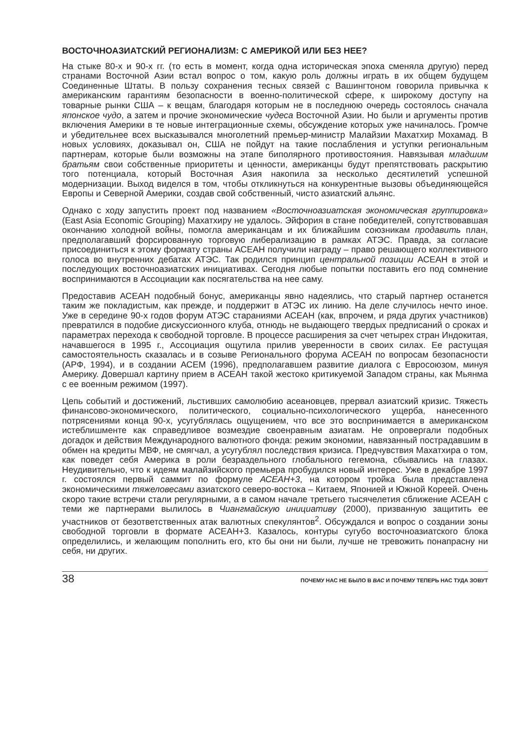ВОСТОЧНОАЗИАТСКИЙ РЕГИОНАЛИЗМ: С АМЕРИКОЙ ИЛИ БЕЗ НЕЕ?
На стыке 80-х и 90-х гг. (то есть в момент, когда одна историческая эпоха сменяла другую) перед странами Восточной Азии встал вопрос о том, какую роль должны играть в их общем будущем Соединенные Штаты. В пользу сохранения тесных связей с Вашингтоном говорила привычка к американским гарантиям безопасности в военно-политической сфере, к широкому доступу на товарные рынки США – к вещам, благодаря которым не в последнюю очередь состоялось сначала японское чудо, а затем и прочие экономические чудеса Восточной Азии. Но были и аргументы против включения Америки в те новые интеграционные схемы, обсуждение которых уже начиналось. Громче и убедительнее всех высказывался многолетний премьер-министр Малайзии Махатхир Мохамад. В новых условиях, доказывал он, США не пойдут на такие послабления и уступки региональным партнерам, которые были возможны на этапе биполярного противостояния. Навязывая младшим братьям свои собственные приоритеты и ценности, американцы будут препятствовать раскрытию того потенциала, который Восточная Азия накопила за несколько десятилетий успешной модернизации. Выход виделся в том, чтобы откликнуться на конкурентные вызовы объединяющейся Европы и Северной Америки, создав свой собственный, чисто азиатский альянс.
Однако с ходу запустить проект под названием «Восточноазиатская экономическая группировка» (East Asia Economic Grouping) Махатхиру не удалось. Эйфория в стане победителей, сопутствовавшая окончанию холодной войны, помогла американцам и их ближайшим союзникам продавить план, предполагавший форсированную торговую либерализацию в рамках АТЭС. Правда, за согласие присоединиться к этому формату страны АСЕАН получили награду – право решающего коллективного голоса во внутренних дебатах АТЭС. Так родился принцип центральной позиции АСЕАН в этой и последующих восточноазиатских инициативах. Сегодня любые попытки поставить его под сомнение воспринимаются в Ассоциации как посягательства на нее саму.
Предоставив АСЕАН подобный бонус, американцы явно надеялись, что старый партнер останется таким же покладистым, как прежде, и поддержит в АТЭС их линию. На деле случилось нечто иное. Уже в середине 90-х годов форум АТЭС стараниями АСЕАН (как, впрочем, и ряда других участников) превратился в подобие дискуссионного клуба, отнюдь не выдающего твердых предписаний о сроках и параметрах перехода к свободной торговле. В процессе расширения за счет четырех стран Индокитая, начавшегося в 1995 г., Ассоциация ощутила прилив уверенности в своих силах. Ее растущая самостоятельность сказалась и в созыве Регионального форума АСЕАН по вопросам безопасности (АРФ, 1994), и в создании АСЕМ (1996), предполагавшем развитие диалога с Евросоюзом, минуя Америку. Довершал картину прием в АСЕАН такой жестоко критикуемой Западом страны, как Мьянма с ее военным режимом (1997).
Цепь событий и достижений, льстивших самолюбию асеановцев, прервал азиатский кризис. Тяжесть финансово-экономического, политического, социально-психологического ущерба, нанесенного потрясениями конца 90-х, усугублялась ощущением, что все это воспринимается в американском истеблишменте как справедливое возмездие своенравным азиатам. Не опровергали подобных догадок и действия Международного валютного фонда: режим экономии, навязанный пострадавшим в обмен на кредиты МВФ, не смягчал, а усугублял последствия кризиса. Предчувствия Махатхира о том, как поведет себя Америка в роли безраздельного глобального гегемона, сбывались на глазах. Неудивительно, что к идеям малайзийского премьера пробудился новый интерес. Уже в декабре 1997 г. состоялся первый саммит по формуле АСЕАН+3, на котором тройка была представлена экономическими тяжеловесами азиатского северо-востока – Китаем, Японией и Южной Кореей. Очень скоро такие встречи стали регулярными, а в самом начале третьего тысячелетия сближение АСЕАН с теми же партнерами вылилось в Чиангмайскую инициативу (2000), призванную защитить ее участников от безответственных атак валютных спекулянтов<sup>2</sup>. Обсуждался и вопрос о создании зоны свободной торговли в формате АСЕАН+3. Казалось, контуры сугубо восточноазиатского блока определились, и желающим пополнить его, кто бы они ни были, лучше не тревожить понапрасну ни себя, ни других.
38 ПОЧЕМУ НАС НЕ БЫЛО В ВАС И ПОЧЕМУ ТЕПЕРЬ НАС ТУДА ЗОВУТ